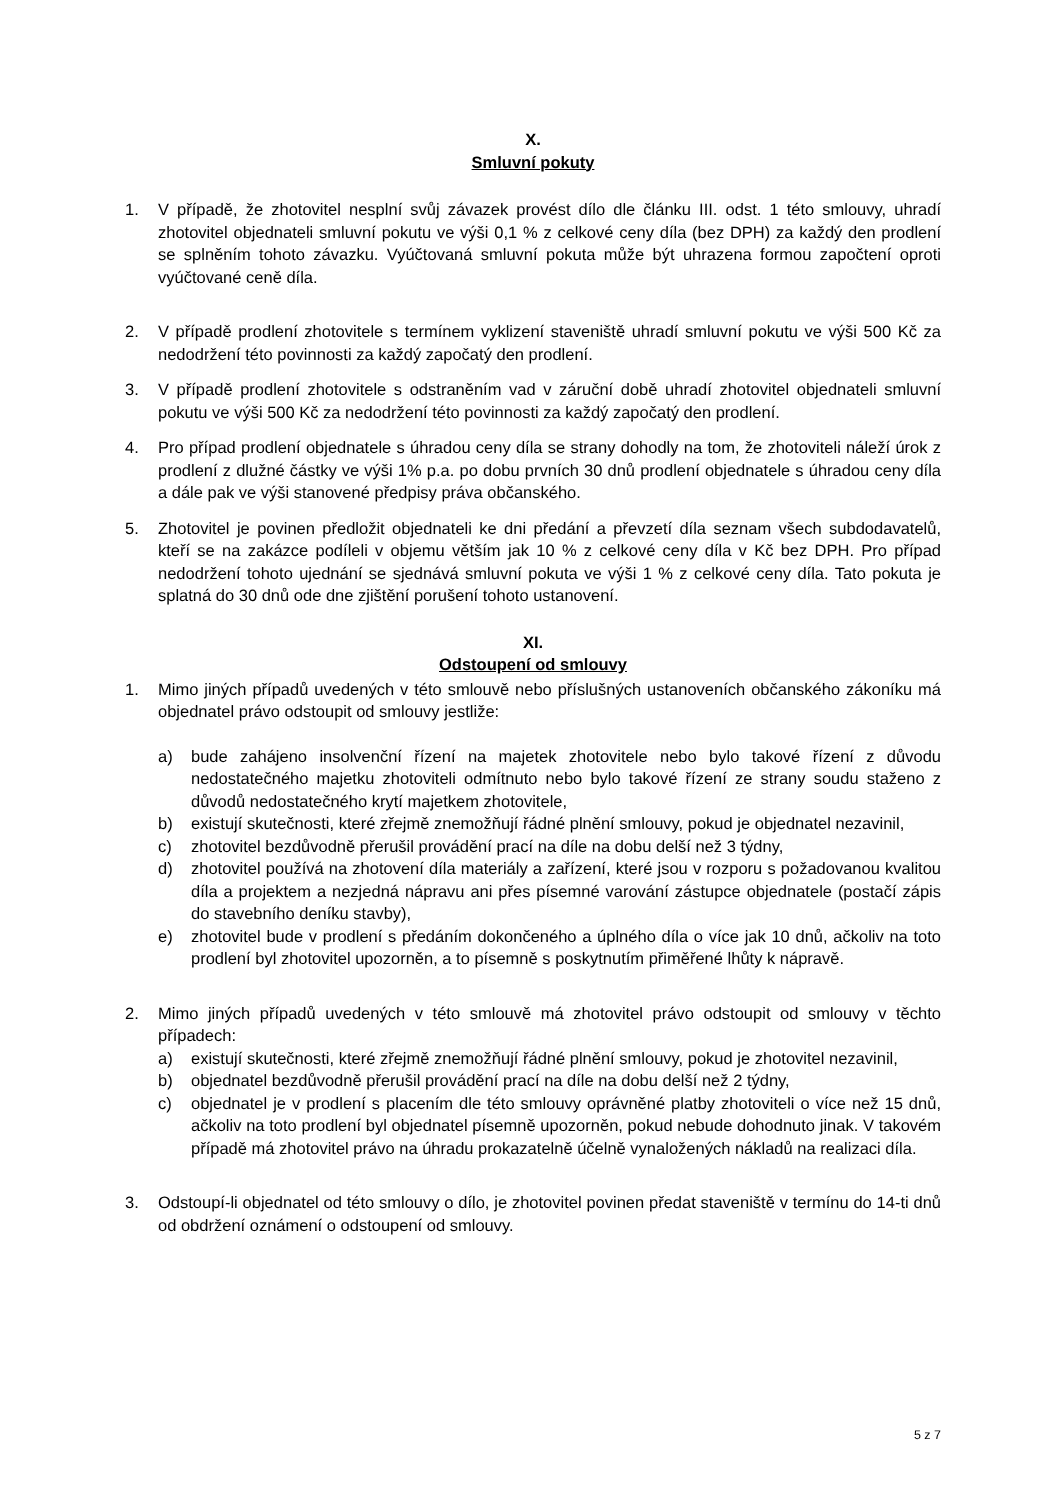X.
Smluvní pokuty
1. V případě, že zhotovitel nesplní svůj závazek provést dílo dle článku III. odst. 1 této smlouvy, uhradí zhotovitel objednateli smluvní pokutu ve výši 0,1 % z celkové ceny díla (bez DPH) za každý den prodlení se splněním tohoto závazku. Vyúčtovaná smluvní pokuta může být uhrazena formou započtení oproti vyúčtované ceně díla.
2. V případě prodlení zhotovitele s termínem vyklizení staveniště uhradí smluvní pokutu ve výši 500 Kč za nedodržení této povinnosti za každý započatý den prodlení.
3. V případě prodlení zhotovitele s odstraněním vad v záruční době uhradí zhotovitel objednateli smluvní pokutu ve výši 500 Kč za nedodržení této povinnosti za každý započatý den prodlení.
4. Pro případ prodlení objednatele s úhradou ceny díla se strany dohodly na tom, že zhotoviteli náleží úrok z prodlení z dlužné částky ve výši 1% p.a. po dobu prvních 30 dnů prodlení objednatele s úhradou ceny díla a dále pak ve výši stanovené předpisy práva občanského.
5. Zhotovitel je povinen předložit objednateli ke dni předání a převzetí díla seznam všech subdodavatelů, kteří se na zakázce podíleli v objemu větším jak 10 % z celkové ceny díla v Kč bez DPH. Pro případ nedodržení tohoto ujednání se sjednává smluvní pokuta ve výši 1 % z celkové ceny díla. Tato pokuta je splatná do 30 dnů ode dne zjištění porušení tohoto ustanovení.
XI.
Odstoupení od smlouvy
1. Mimo jiných případů uvedených v této smlouvě nebo příslušných ustanoveních občanského zákoníku má objednatel právo odstoupit od smlouvy jestliže:
a) bude zahájeno insolvenční řízení na majetek zhotovitele nebo bylo takové řízení z důvodu nedostatečného majetku zhotoviteli odmítnuto nebo bylo takové řízení ze strany soudu staženo z důvodů nedostatečného krytí majetkem zhotovitele,
b) existují skutečnosti, které zřejmě znemožňují řádné plnění smlouvy, pokud je objednatel nezavinil,
c) zhotovitel bezdůvodně přerušil provádění prací na díle na dobu delší než 3 týdny,
d) zhotovitel používá na zhotovení díla materiály a zařízení, které jsou v rozporu s požadovanou kvalitou díla a projektem a nezjedná nápravu ani přes písemné varování zástupce objednatele (postačí zápis do stavebního deníku stavby),
e) zhotovitel bude v prodlení s předáním dokončeného a úplného díla o více jak 10 dnů, ačkoliv na toto prodlení byl zhotovitel upozorněn, a to písemně s poskytnutím přiměřené lhůty k nápravě.
2. Mimo jiných případů uvedených v této smlouvě má zhotovitel právo odstoupit od smlouvy v těchto případech:
a) existují skutečnosti, které zřejmě znemožňují řádné plnění smlouvy, pokud je zhotovitel nezavinil,
b) objednatel bezdůvodně přerušil provádění prací na díle na dobu delší než 2 týdny,
c) objednatel je v prodlení s placením dle této smlouvy oprávněné platby zhotoviteli o více než 15 dnů, ačkoliv na toto prodlení byl objednatel písemně upozorněn, pokud nebude dohodnuto jinak. V takovém případě má zhotovitel právo na úhradu prokazatelně účelně vynaložených nákladů na realizaci díla.
3. Odstoupí-li objednatel od této smlouvy o dílo, je zhotovitel povinen předat staveniště v termínu do 14-ti dnů od obdržení oznámení o odstoupení od smlouvy.
5 z 7